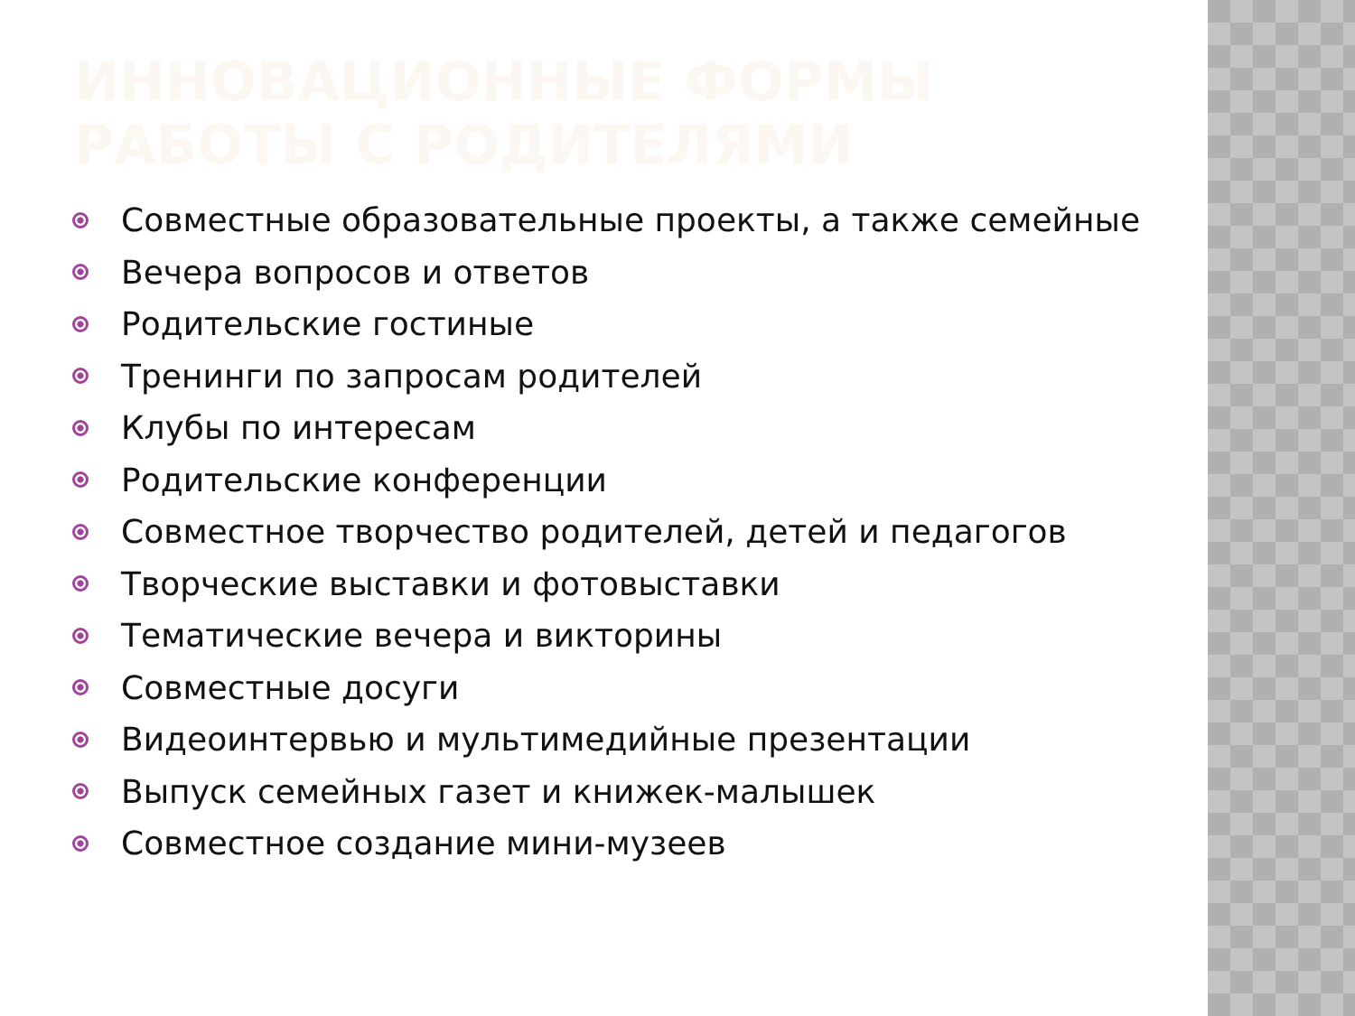ИННОВАЦИОННЫЕ ФОРМЫ РАБОТЫ С РОДИТЕЛЯМИ
Совместные образовательные проекты, а также семейные
Вечера вопросов и ответов
Родительские гостиные
Тренинги по запросам родителей
Клубы по интересам
Родительские конференции
Совместное творчество родителей, детей и педагогов
Творческие выставки и фотовыставки
Тематические вечера и викторины
Совместные досуги
Видеоинтервью и мультимедийные презентации
Выпуск семейных газет и книжек-малышек
Совместное создание мини-музеев